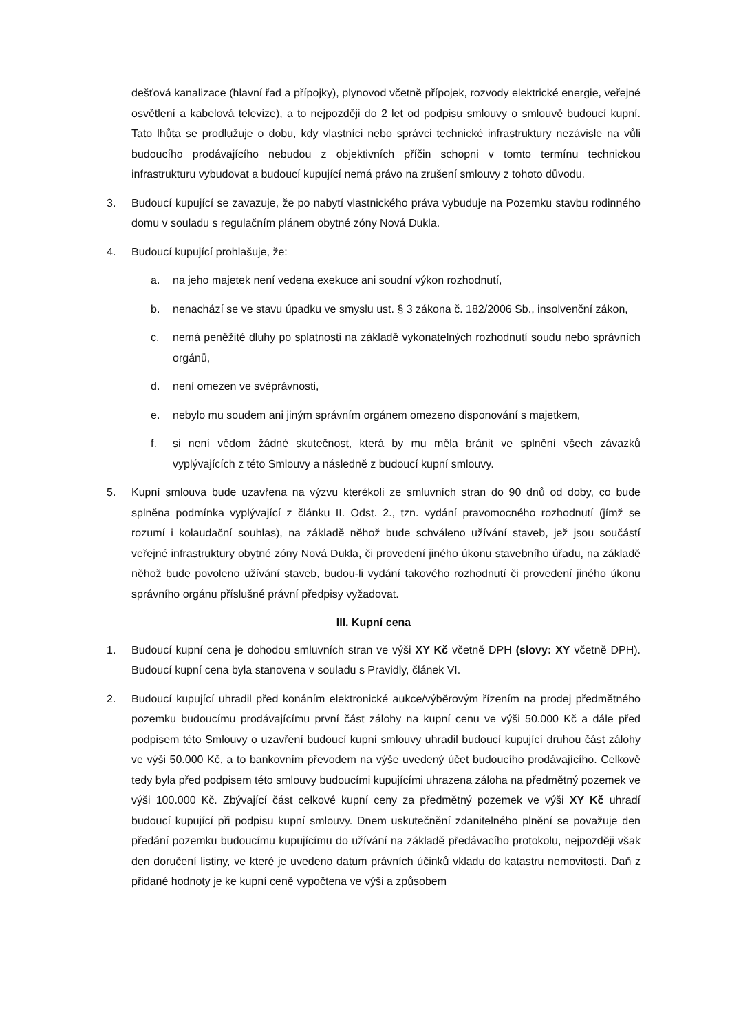dešťová kanalizace (hlavní řad a přípojky), plynovod včetně přípojek, rozvody elektrické energie, veřejné osvětlení a kabelová televize), a to nejpozději do 2 let od podpisu smlouvy o smlouvě budoucí kupní. Tato lhůta se prodlužuje o dobu, kdy vlastníci nebo správci technické infrastruktury nezávisle na vůli budoucího prodávajícího nebudou z objektivních příčin schopni v tomto termínu technickou infrastrukturu vybudovat a budoucí kupující nemá právo na zrušení smlouvy z tohoto důvodu.
3. Budoucí kupující se zavazuje, že po nabytí vlastnického práva vybuduje na Pozemku stavbu rodinného domu v souladu s regulačním plánem obytné zóny Nová Dukla.
4. Budoucí kupující prohlašuje, že:
a. na jeho majetek není vedena exekuce ani soudní výkon rozhodnutí,
b. nenachází se ve stavu úpadku ve smyslu ust. § 3 zákona č. 182/2006 Sb., insolvenční zákon,
c. nemá peněžité dluhy po splatnosti na základě vykonatelných rozhodnutí soudu nebo správních orgánů,
d. není omezen ve svéprávnosti,
e. nebylo mu soudem ani jiným správním orgánem omezeno disponování s majetkem,
f. si není vědom žádné skutečnost, která by mu měla bránit ve splnění všech závazků vyplývajících z této Smlouvy a následně z budoucí kupní smlouvy.
5. Kupní smlouva bude uzavřena na výzvu kterékoli ze smluvních stran do 90 dnů od doby, co bude splněna podmínka vyplývající z článku II. Odst. 2., tzn. vydání pravomocného rozhodnutí (jímž se rozumí i kolaudační souhlas), na základě něhož bude schváleno užívání staveb, jež jsou součástí veřejné infrastruktury obytné zóny Nová Dukla, či provedení jiného úkonu stavebního úřadu, na základě něhož bude povoleno užívání staveb, budou-li vydání takového rozhodnutí či provedení jiného úkonu správního orgánu příslušné právní předpisy vyžadovat.
III. Kupní cena
1. Budoucí kupní cena je dohodou smluvních stran ve výši XY Kč včetně DPH (slovy: XY včetně DPH). Budoucí kupní cena byla stanovena v souladu s Pravidly, článek VI.
2. Budoucí kupující uhradil před konáním elektronické aukce/výběrovým řízením na prodej předmětného pozemku budoucímu prodávajícímu první část zálohy na kupní cenu ve výši 50.000 Kč a dále před podpisem této Smlouvy o uzavření budoucí kupní smlouvy uhradil budoucí kupující druhou část zálohy ve výši 50.000 Kč, a to bankovním převodem na výše uvedený účet budoucího prodávajícího. Celkově tedy byla před podpisem této smlouvy budoucími kupujícími uhrazena záloha na předmětný pozemek ve výši 100.000 Kč. Zbývající část celkové kupní ceny za předmětný pozemek ve výši XY Kč uhradí budoucí kupující při podpisu kupní smlouvy. Dnem uskutečnění zdanitelného plnění se považuje den předání pozemku budoucímu kupujícímu do užívání na základě předávacího protokolu, nejpozději však den doručení listiny, ve které je uvedeno datum právních účinků vkladu do katastru nemovitostí. Daň z přidané hodnoty je ke kupní ceně vypočtena ve výši a způsobem